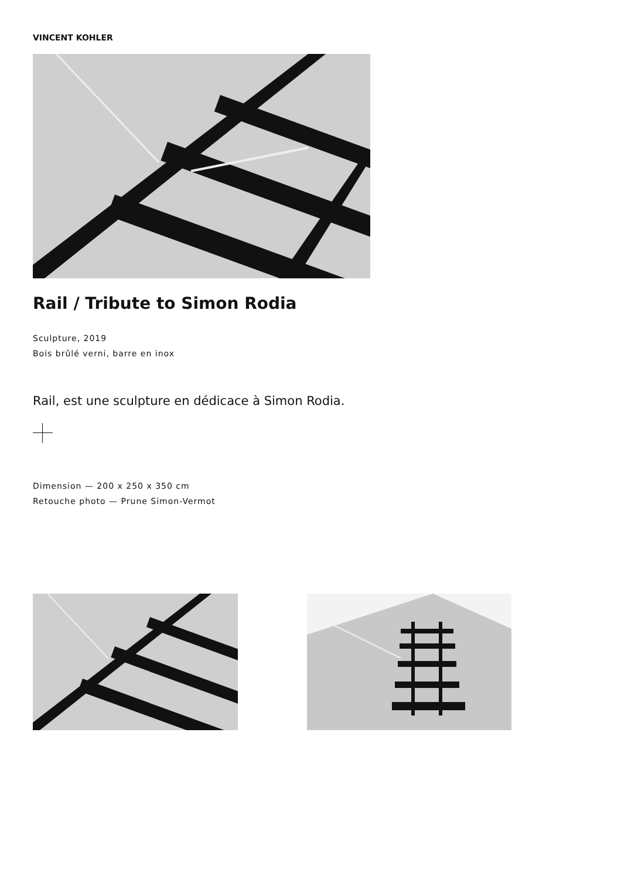VINCENT KOHLER
Rail / Tribute to Simon Rodia
Sculpture, 2019
Bois brûlé verni, barre en inox
Rail, est une sculpture en dédicace à Simon Rodia.
Dimension — 200 x 250 x 350 cm
Retouche photo — Prune Simon-Vermot